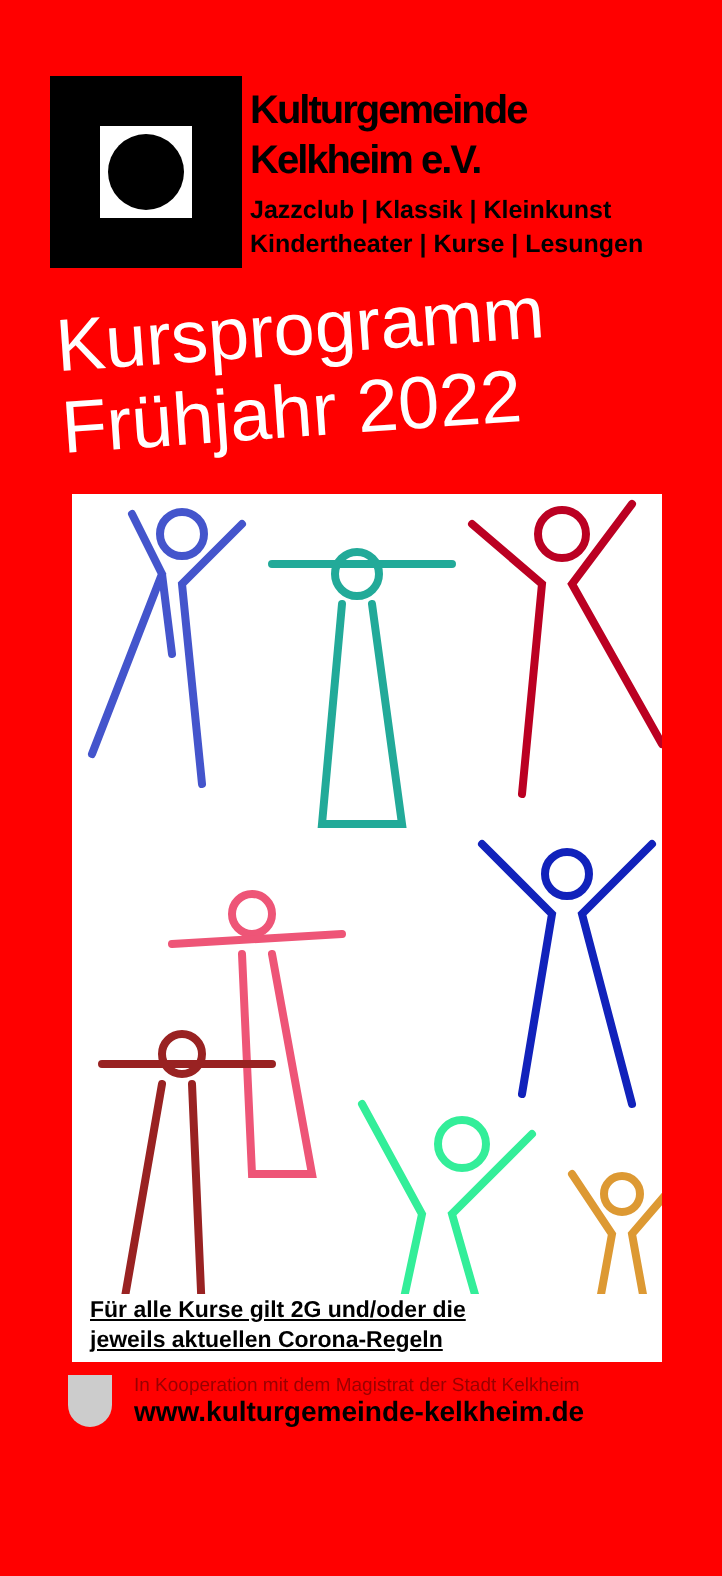Kulturgemeinde
Kelkheim e.V.
Jazzclub | Klassik | Kleinkunst
Kindertheater | Kurse | Lesungen
Kursprogramm
Frühjahr 2022
Für alle Kurse gilt 2G und/oder die
jeweils aktuellen Corona-Regeln
In Kooperation mit dem Magistrat der Stadt Kelkheim
www.kulturgemeinde-kelkheim.de